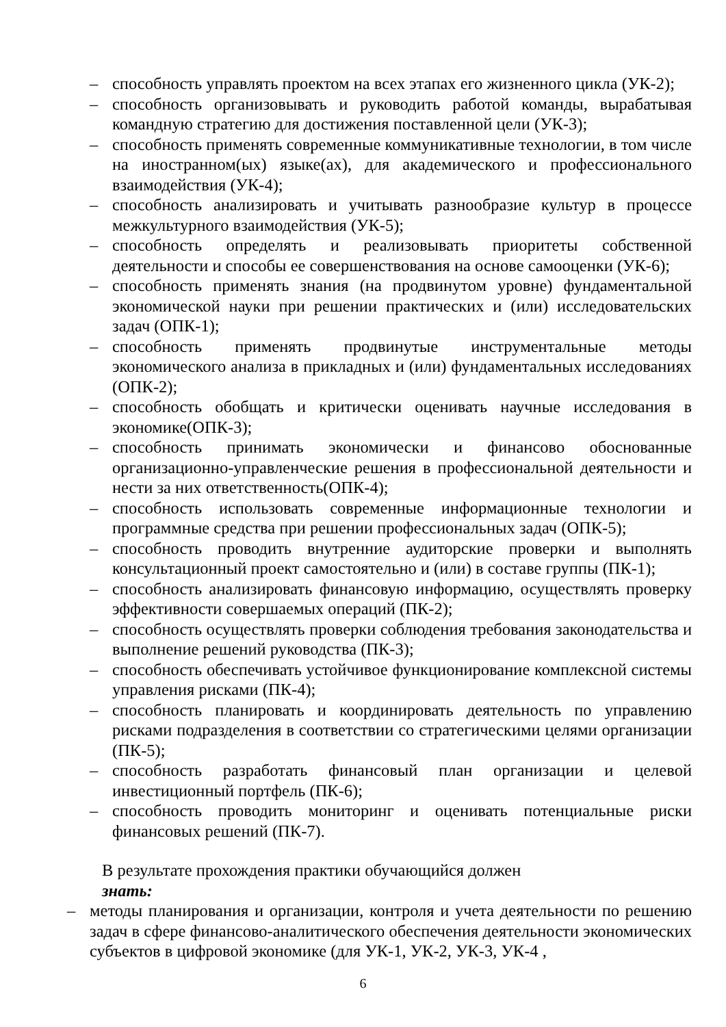– способность управлять проектом на всех этапах его жизненного цикла (УК-2);
– способность организовывать и руководить работой команды, вырабатывая командную стратегию для достижения поставленной цели (УК-3);
– способность применять современные коммуникативные технологии, в том числе на иностранном(ых) языке(ах), для академического и профессионального взаимодействия (УК-4);
– способность анализировать и учитывать разнообразие культур в процессе межкультурного взаимодействия (УК-5);
– способность определять и реализовывать приоритеты собственной деятельности и способы ее совершенствования на основе самооценки (УК-6);
– способность применять знания (на продвинутом уровне) фундаментальной экономической науки при решении практических и (или) исследовательских задач (ОПК-1);
– способность применять продвинутые инструментальные методы экономического анализа в прикладных и (или) фундаментальных исследованиях (ОПК-2);
– способность обобщать и критически оценивать научные исследования в экономике(ОПК-3);
– способность принимать экономически и финансово обоснованные организационно-управленческие решения в профессиональной деятельности и нести за них ответственность(ОПК-4);
– способность использовать современные информационные технологии и программные средства при решении профессиональных задач (ОПК-5);
– способность проводить внутренние аудиторские проверки и выполнять консультационный проект самостоятельно и (или) в составе группы (ПК-1);
– способность анализировать финансовую информацию, осуществлять проверку эффективности совершаемых операций (ПК-2);
– способность осуществлять проверки соблюдения требования законодательства и выполнение решений руководства (ПК-3);
– способность обеспечивать устойчивое функционирование комплексной системы управления рисками (ПК-4);
– способность планировать и координировать деятельность по управлению рисками подразделения в соответствии со стратегическими целями организации (ПК-5);
– способность разработать финансовый план организации и целевой инвестиционный портфель (ПК-6);
– способность проводить мониторинг и оценивать потенциальные риски финансовых решений (ПК-7).
В результате прохождения практики обучающийся должен
знать:
– методы планирования и организации, контроля и учета деятельности по решению задач в сфере финансово-аналитического обеспечения деятельности экономических субъектов в цифровой экономике (для УК-1, УК-2, УК-3, УК-4 ,
6